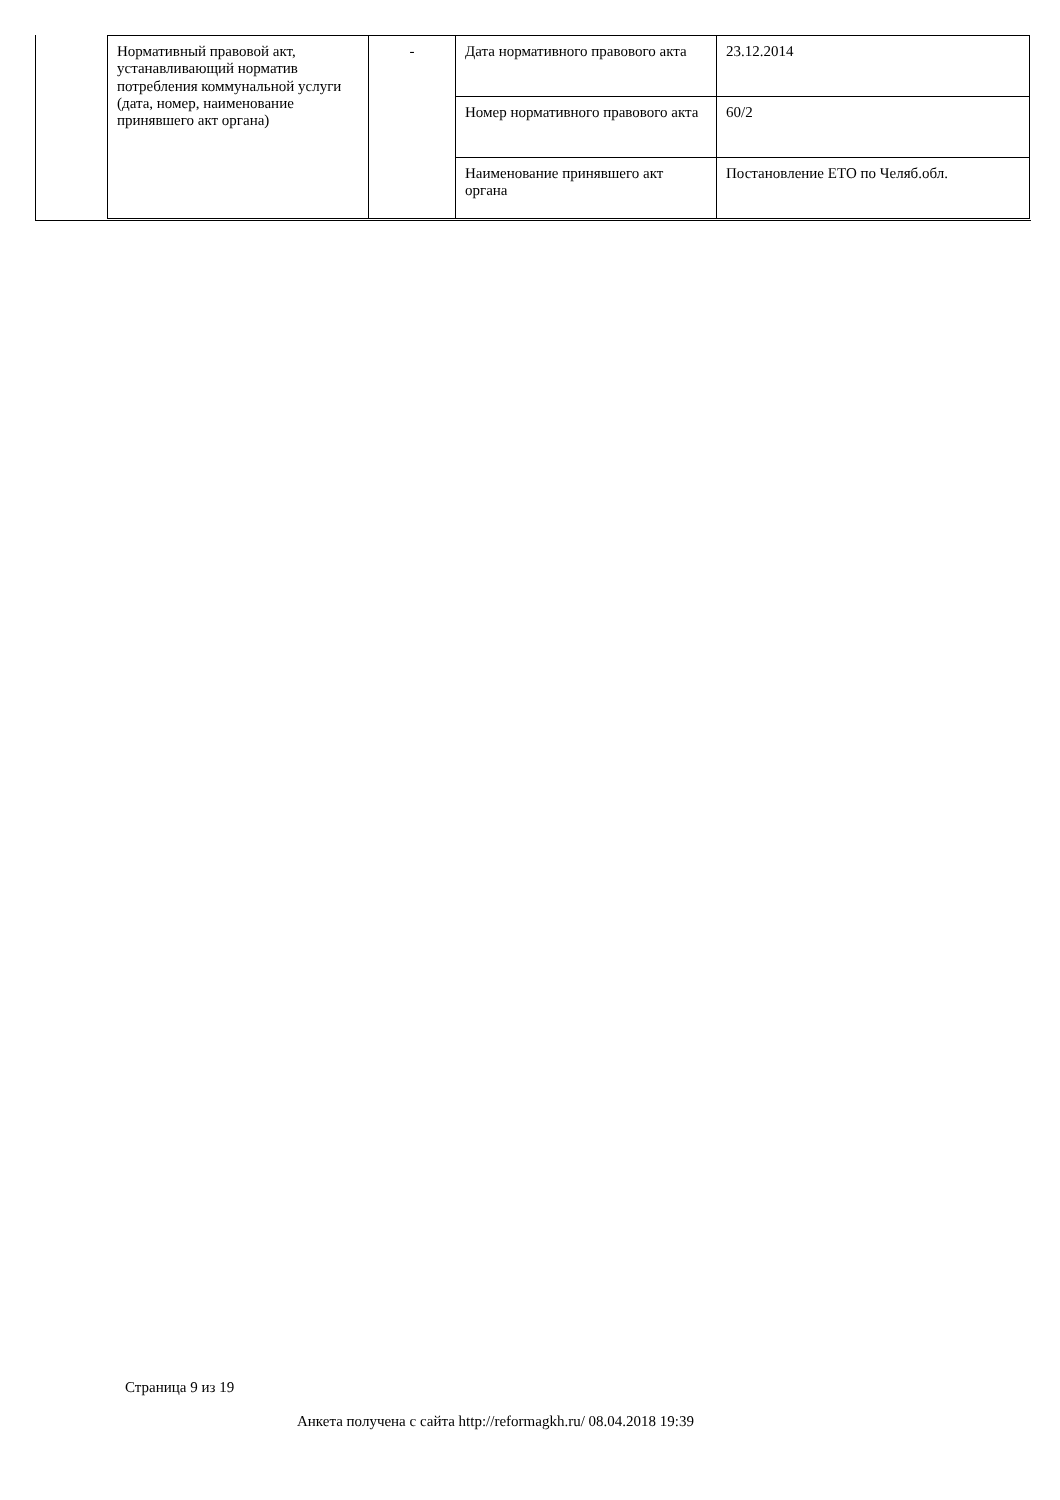| Нормативный правовой акт, устанавливающий норматив потребления коммунальной услуги (дата, номер, наименование принявшего акт органа) | - | Дата нормативного правового акта | 23.12.2014 |
| | | Номер нормативного правового акта | 60/2 |
| | | Наименование принявшего акт органа | Постановление ЕТО по Челяб.обл. |
Страница 9 из 19
Анкета получена с сайта http://reformagkh.ru/ 08.04.2018 19:39